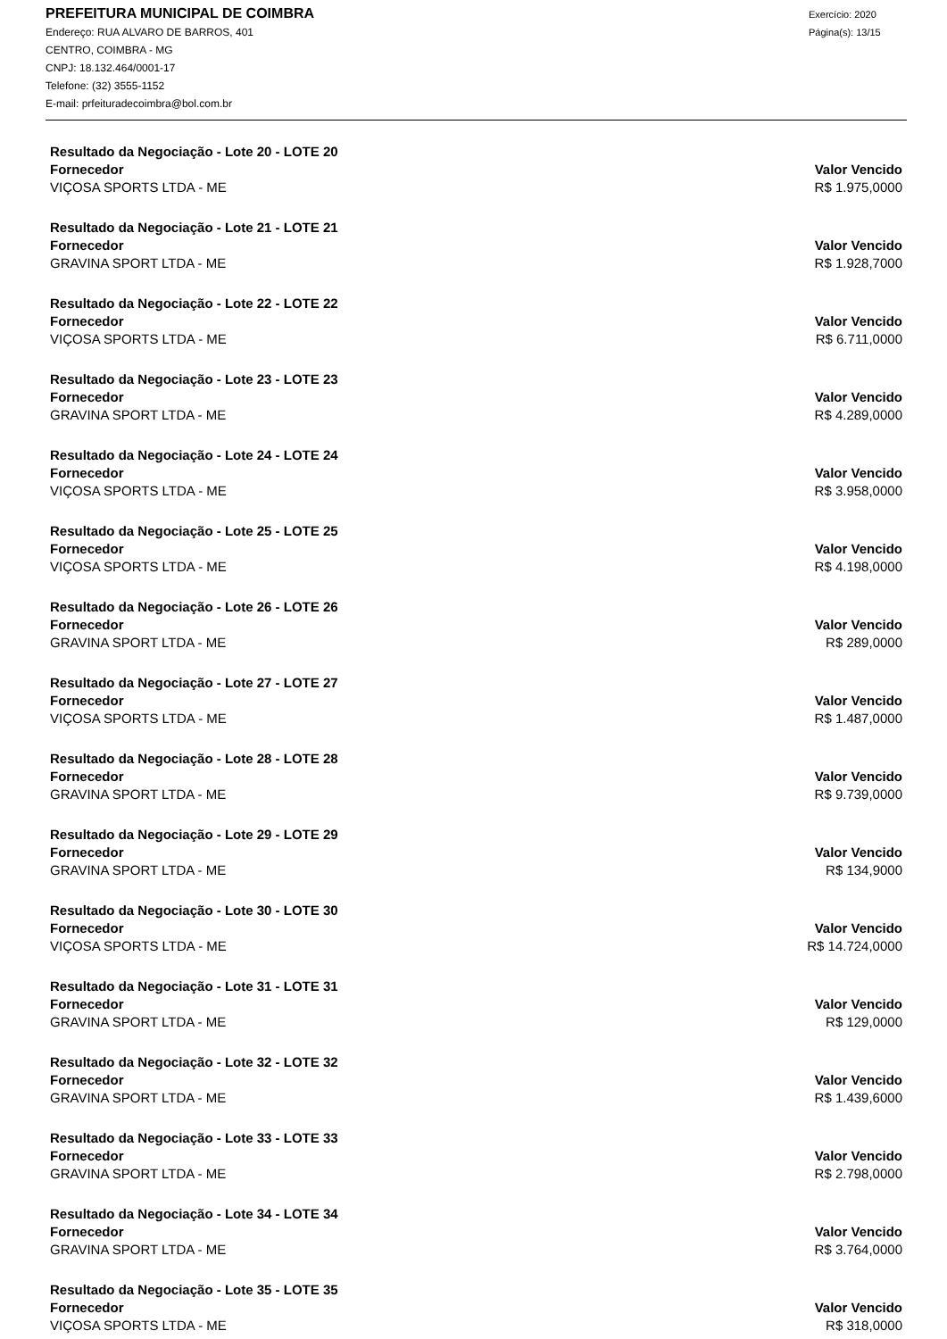PREFEITURA MUNICIPAL DE COIMBRA
Endereço: RUA ALVARO DE BARROS, 401
CENTRO, COIMBRA - MG
CNPJ: 18.132.464/0001-17
Telefone: (32) 3555-1152
E-mail: prfeituradecoimbra@bol.com.br
Exercício: 2020
Página(s): 13/15
Resultado da Negociação - Lote 20 - LOTE 20
Fornecedor Valor Vencido
VIÇOSA SPORTS LTDA - ME R$ 1.975,0000
Resultado da Negociação - Lote 21 - LOTE 21
Fornecedor Valor Vencido
GRAVINA SPORT LTDA - ME R$ 1.928,7000
Resultado da Negociação - Lote 22 - LOTE 22
Fornecedor Valor Vencido
VIÇOSA SPORTS LTDA - ME R$ 6.711,0000
Resultado da Negociação - Lote 23 - LOTE 23
Fornecedor Valor Vencido
GRAVINA SPORT LTDA - ME R$ 4.289,0000
Resultado da Negociação - Lote 24 - LOTE 24
Fornecedor Valor Vencido
VIÇOSA SPORTS LTDA - ME R$ 3.958,0000
Resultado da Negociação - Lote 25 - LOTE 25
Fornecedor Valor Vencido
VIÇOSA SPORTS LTDA - ME R$ 4.198,0000
Resultado da Negociação - Lote 26 - LOTE 26
Fornecedor Valor Vencido
GRAVINA SPORT LTDA - ME R$ 289,0000
Resultado da Negociação - Lote 27 - LOTE 27
Fornecedor Valor Vencido
VIÇOSA SPORTS LTDA - ME R$ 1.487,0000
Resultado da Negociação - Lote 28 - LOTE 28
Fornecedor Valor Vencido
GRAVINA SPORT LTDA - ME R$ 9.739,0000
Resultado da Negociação - Lote 29 - LOTE 29
Fornecedor Valor Vencido
GRAVINA SPORT LTDA - ME R$ 134,9000
Resultado da Negociação - Lote 30 - LOTE 30
Fornecedor Valor Vencido
VIÇOSA SPORTS LTDA - ME R$ 14.724,0000
Resultado da Negociação - Lote 31 - LOTE 31
Fornecedor Valor Vencido
GRAVINA SPORT LTDA - ME R$ 129,0000
Resultado da Negociação - Lote 32 - LOTE 32
Fornecedor Valor Vencido
GRAVINA SPORT LTDA - ME R$ 1.439,6000
Resultado da Negociação - Lote 33 - LOTE 33
Fornecedor Valor Vencido
GRAVINA SPORT LTDA - ME R$ 2.798,0000
Resultado da Negociação - Lote 34 - LOTE 34
Fornecedor Valor Vencido
GRAVINA SPORT LTDA - ME R$ 3.764,0000
Resultado da Negociação - Lote 35 - LOTE 35
Fornecedor Valor Vencido
VIÇOSA SPORTS LTDA - ME R$ 318,0000